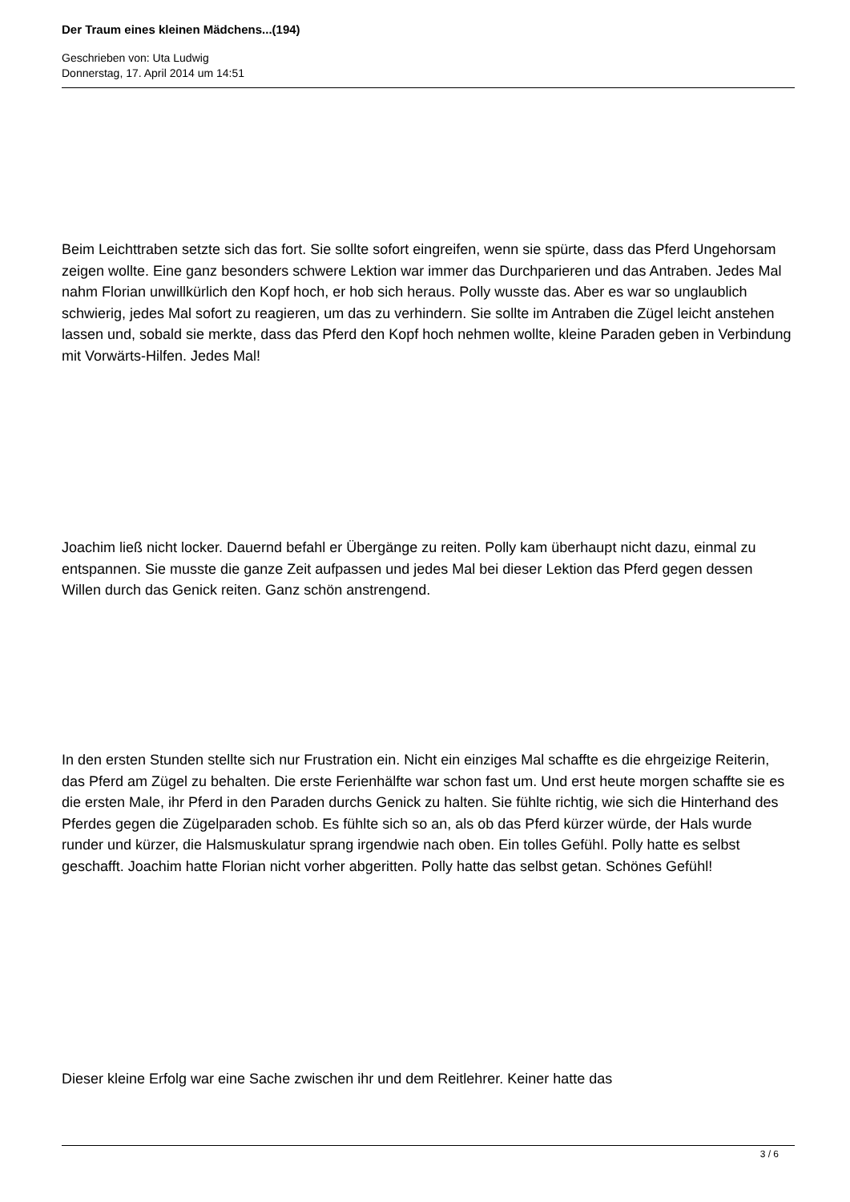Der Traum eines kleinen Mädchens...(194)
Geschrieben von: Uta Ludwig
Donnerstag, 17. April 2014 um 14:51
Beim Leichttraben setzte sich das fort. Sie sollte sofort eingreifen, wenn sie spürte, dass das Pferd Ungehorsam zeigen wollte. Eine ganz besonders schwere Lektion war immer das Durchparieren und das Antraben. Jedes Mal nahm Florian unwillkürlich den Kopf hoch, er hob sich heraus. Polly wusste das. Aber es war so unglaublich schwierig, jedes Mal sofort zu reagieren, um das zu verhindern. Sie sollte im Antraben die Zügel leicht anstehen lassen und, sobald sie merkte, dass das Pferd den Kopf hoch nehmen wollte, kleine Paraden geben in Verbindung mit Vorwärts-Hilfen. Jedes Mal!
Joachim ließ nicht locker. Dauernd befahl er Übergänge zu reiten. Polly kam überhaupt nicht dazu, einmal zu entspannen. Sie musste die ganze Zeit aufpassen und jedes Mal bei dieser Lektion das Pferd gegen dessen Willen durch das Genick reiten. Ganz schön anstrengend.
In den ersten Stunden stellte sich nur Frustration ein. Nicht ein einziges Mal schaffte es die ehrgeizige Reiterin, das Pferd am Zügel zu behalten. Die erste Ferienhälfte war schon fast um. Und erst heute morgen schaffte sie es die ersten Male, ihr Pferd in den Paraden durchs Genick zu halten. Sie fühlte richtig, wie sich die Hinterhand des Pferdes gegen die Zügelparaden schob. Es fühlte sich so an, als ob das Pferd kürzer würde, der Hals wurde runder und kürzer, die Halsmuskulatur sprang irgendwie nach oben. Ein tolles Gefühl. Polly hatte es selbst geschafft. Joachim hatte Florian nicht vorher abgeritten. Polly hatte das selbst getan. Schönes Gefühl!
Dieser kleine Erfolg war eine Sache zwischen ihr und dem Reitlehrer. Keiner hatte das
3 / 6